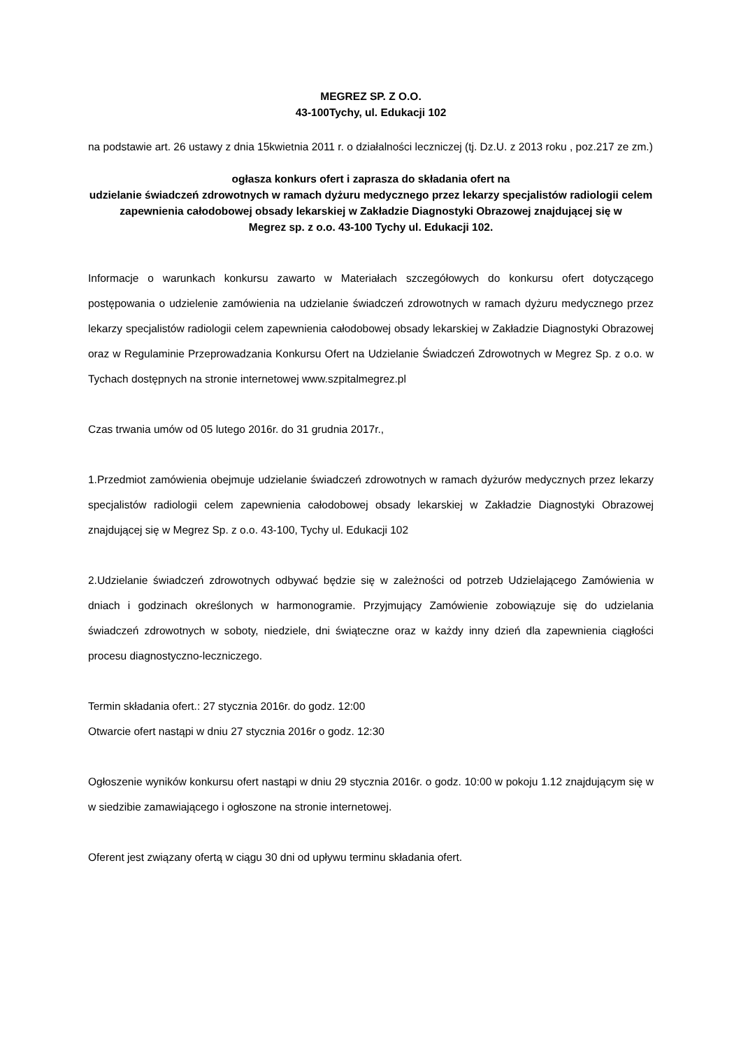MEGREZ SP. Z O.O.
43-100Tychy, ul. Edukacji 102
na podstawie art. 26 ustawy z dnia 15kwietnia 2011 r. o działalności leczniczej (tj. Dz.U. z 2013 roku , poz.217 ze zm.)
ogłasza konkurs ofert i zaprasza do składania ofert na
udzielanie świadczeń zdrowotnych w ramach dyżuru medycznego przez lekarzy specjalistów radiologii celem zapewnienia całodobowej obsady lekarskiej w Zakładzie Diagnostyki Obrazowej znajdującej się w
Megrez sp. z o.o. 43-100 Tychy ul. Edukacji 102.
Informacje o warunkach konkursu zawarto w Materiałach szczegółowych do konkursu ofert dotyczącego postępowania o udzielenie zamówienia na udzielanie świadczeń zdrowotnych w ramach dyżuru medycznego przez lekarzy specjalistów radiologii celem zapewnienia całodobowej obsady lekarskiej w Zakładzie Diagnostyki Obrazowej oraz w Regulaminie Przeprowadzania Konkursu Ofert na Udzielanie Świadczeń Zdrowotnych w Megrez Sp. z o.o. w Tychach dostępnych na stronie internetowej www.szpitalmegrez.pl
Czas trwania umów od 05 lutego 2016r. do 31 grudnia 2017r.,
1.Przedmiot zamówienia obejmuje udzielanie świadczeń zdrowotnych w ramach dyżurów medycznych przez lekarzy specjalistów radiologii celem zapewnienia całodobowej obsady lekarskiej w Zakładzie Diagnostyki Obrazowej znajdującej się w Megrez Sp. z o.o. 43-100, Tychy ul. Edukacji 102
2.Udzielanie świadczeń zdrowotnych odbywać będzie się w zależności od potrzeb Udzielającego Zamówienia w dniach i godzinach określonych w harmonogramie. Przyjmujący Zamówienie zobowiązuje się do udzielania świadczeń zdrowotnych w soboty, niedziele, dni świąteczne oraz w każdy inny dzień dla zapewnienia ciągłości procesu diagnostyczno-leczniczego.
Termin składania ofert.: 27 stycznia 2016r. do godz. 12:00
Otwarcie ofert nastąpi w dniu 27 stycznia 2016r o godz. 12:30
Ogłoszenie wyników konkursu ofert nastąpi w dniu 29 stycznia 2016r. o godz. 10:00 w pokoju 1.12 znajdującym się w w siedzibie zamawiającego i ogłoszone na stronie internetowej.
Oferent jest związany ofertą w ciągu 30 dni od upływu terminu składania ofert.